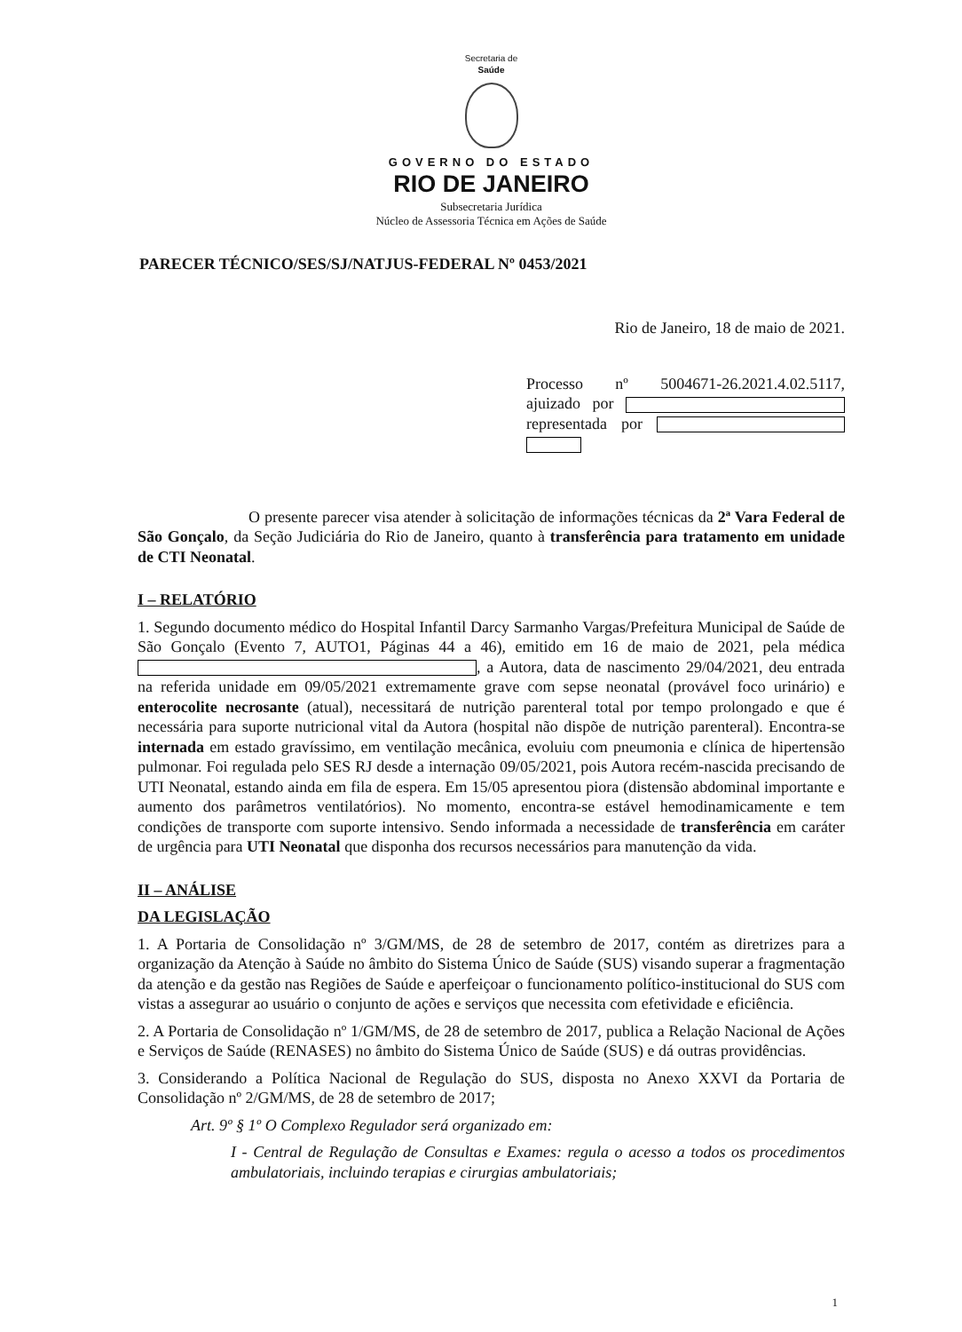Secretaria de
Saúde
GOVERNO DO ESTADO
RIO DE JANEIRO
Subsecretaria Jurídica
Núcleo de Assessoria Técnica em Ações de Saúde
PARECER TÉCNICO/SES/SJ/NATJUS-FEDERAL Nº 0453/2021
Rio de Janeiro, 18 de maio de 2021.
Processo nº 5004671-26.2021.4.02.5117, ajuizado por representada por
O presente parecer visa atender à solicitação de informações técnicas da 2ª Vara Federal de São Gonçalo, da Seção Judiciária do Rio de Janeiro, quanto à transferência para tratamento em unidade de CTI Neonatal.
I – RELATÓRIO
1. Segundo documento médico do Hospital Infantil Darcy Sarmanho Vargas/Prefeitura Municipal de Saúde de São Gonçalo (Evento 7, AUTO1, Páginas 44 a 46), emitido em 16 de maio de 2021, pela médica , a Autora, data de nascimento 29/04/2021, deu entrada na referida unidade em 09/05/2021 extremamente grave com sepse neonatal (provável foco urinário) e enterocolite necrosante (atual), necessitará de nutrição parenteral total por tempo prolongado e que é necessária para suporte nutricional vital da Autora (hospital não dispõe de nutrição parenteral). Encontra-se internada em estado gravíssimo, em ventilação mecânica, evoluiu com pneumonia e clínica de hipertensão pulmonar. Foi regulada pelo SES RJ desde a internação 09/05/2021, pois Autora recém-nascida precisando de UTI Neonatal, estando ainda em fila de espera. Em 15/05 apresentou piora (distensão abdominal importante e aumento dos parâmetros ventilatórios). No momento, encontra-se estável hemodinamicamente e tem condições de transporte com suporte intensivo. Sendo informada a necessidade de transferência em caráter de urgência para UTI Neonatal que disponha dos recursos necessários para manutenção da vida.
II – ANÁLISE
DA LEGISLAÇÃO
1. A Portaria de Consolidação nº 3/GM/MS, de 28 de setembro de 2017, contém as diretrizes para a organização da Atenção à Saúde no âmbito do Sistema Único de Saúde (SUS) visando superar a fragmentação da atenção e da gestão nas Regiões de Saúde e aperfeiçoar o funcionamento político-institucional do SUS com vistas a assegurar ao usuário o conjunto de ações e serviços que necessita com efetividade e eficiência.
2. A Portaria de Consolidação nº 1/GM/MS, de 28 de setembro de 2017, publica a Relação Nacional de Ações e Serviços de Saúde (RENASES) no âmbito do Sistema Único de Saúde (SUS) e dá outras providências.
3. Considerando a Política Nacional de Regulação do SUS, disposta no Anexo XXVI da Portaria de Consolidação nº 2/GM/MS, de 28 de setembro de 2017;
Art. 9º § 1º O Complexo Regulador será organizado em:
I - Central de Regulação de Consultas e Exames: regula o acesso a todos os procedimentos ambulatoriais, incluindo terapias e cirurgias ambulatoriais;
1